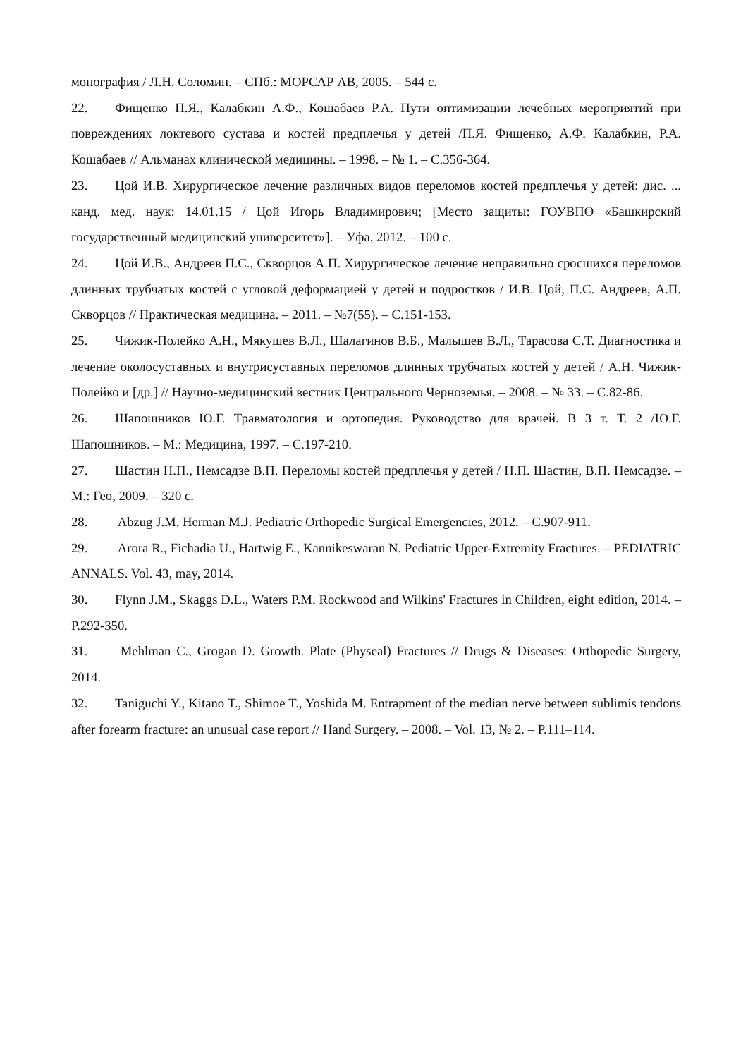монография / Л.Н. Соломин. – СПб.: МОРСАР АВ, 2005. – 544 с.
22. Фищенко П.Я., Калабкин А.Ф., Кошабаев Р.А. Пути оптимизации лечебных мероприятий при повреждениях локтевого сустава и костей предплечья у детей /П.Я. Фищенко, А.Ф. Калабкин, Р.А. Кошабаев // Альманах клинической медицины. – 1998. – № 1. – С.356-364.
23. Цой И.В. Хирургическое лечение различных видов переломов костей предплечья у детей: дис. ... канд. мед. наук: 14.01.15 / Цой Игорь Владимирович; [Место защиты: ГОУВПО «Башкирский государственный медицинский университет»]. – Уфа, 2012. – 100 с.
24. Цой И.В., Андреев П.С., Скворцов А.П. Хирургическое лечение неправильно сросшихся переломов длинных трубчатых костей с угловой деформацией у детей и подростков / И.В. Цой, П.С. Андреев, А.П. Скворцов // Практическая медицина. – 2011. – №7(55). – С.151-153.
25. Чижик-Полейко А.Н., Мякушев В.Л., Шалагинов В.Б., Малышев В.Л., Тарасова С.Т. Диагностика и лечение околосуставных и внутрисуставных переломов длинных трубчатых костей у детей / А.Н. Чижик-Полейко и [др.] // Научно-медицинский вестник Центрального Черноземья. – 2008. – № 33. – С.82-86.
26. Шапошников Ю.Г. Травматология и ортопедия. Руководство для врачей. В 3 т. Т. 2 /Ю.Г. Шапошников. – М.: Медицина, 1997. – С.197-210.
27. Шастин Н.П., Немсадзе В.П. Переломы костей предплечья у детей / Н.П. Шастин, В.П. Немсадзе. – М.: Гео, 2009. – 320 с.
28. Abzug J.M, Herman M.J. Pediatric Orthopedic Surgical Emergencies, 2012. – С.907-911.
29. Arora R., Fichadia U., Hartwig E., Kannikeswaran N. Pediatric Upper-Extremity Fractures. – PEDIATRIC ANNALS. Vol. 43, may, 2014.
30. Flynn J.M., Skaggs D.L., Waters P.M. Rockwood and Wilkins' Fractures in Children, eight edition, 2014. – P.292-350.
31. Mehlman C., Grogan D. Growth. Plate (Physeal) Fractures // Drugs & Diseases: Orthopedic Surgery, 2014.
32. Taniguchi Y., Kitano T., Shimoe T., Yoshida M. Entrapment of the median nerve between sublimis tendons after forearm fracture: an unusual case report // Hand Surgery. – 2008. – Vol. 13, № 2. – P.111–114.